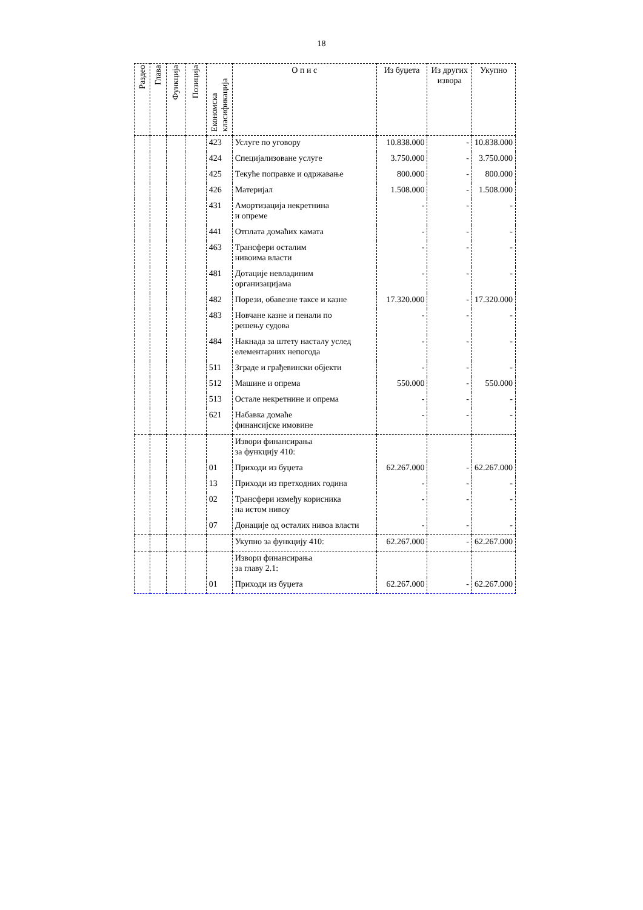18
| Раздео | Глава | Функција | Позиција | Економска класификација | О п и с | Из буџета | Из других извора | Укупно |
| --- | --- | --- | --- | --- | --- | --- | --- | --- |
| | | | | 423 | Услуге по уговору | 10.838.000 | - | 10.838.000 |
| | | | | 424 | Специјализоване услуге | 3.750.000 | - | 3.750.000 |
| | | | | 425 | Текуће поправке и одржавање | 800.000 | - | 800.000 |
| | | | | 426 | Материјал | 1.508.000 | - | 1.508.000 |
| | | | | 431 | Амортизација некретнина и опреме | - | - | - |
| | | | | 441 | Отплата домаћих камата | - | - | - |
| | | | | 463 | Трансфери осталим нивоима власти | - | - | - |
| | | | | 481 | Дотације невладиним организацијама | - | - | - |
| | | | | 482 | Порези, обавезне таксе и казне | 17.320.000 | - | 17.320.000 |
| | | | | 483 | Новчане казне и пенали по решењу судова | - | - | - |
| | | | | 484 | Накнада за штету насталу услед елементарних непогода | - | - | - |
| | | | | 511 | Зграде и грађевински објекти | - | - | - |
| | | | | 512 | Машине и опрема | 550.000 | - | 550.000 |
| | | | | 513 | Остале некретнине и опрема | - | - | - |
| | | | | 621 | Набавка домаће финансијске имовине | - | - | - |
| | | | | | Извори финансирања за функцију 410: | | | |
| | | | | 01 | Приходи из буџета | 62.267.000 | - | 62.267.000 |
| | | | | 13 | Приходи из претходних година | - | - | - |
| | | | | 02 | Трансфери између корисника на истом нивоу | - | - | - |
| | | | | 07 | Донације од осталих нивоа власти | - | - | - |
| | | | | | Укупно за функцију 410: | 62.267.000 | - | 62.267.000 |
| | | | | | Извори финансирања за главу 2.1: | | | |
| | | | | 01 | Приходи из буџета | 62.267.000 | - | 62.267.000 |